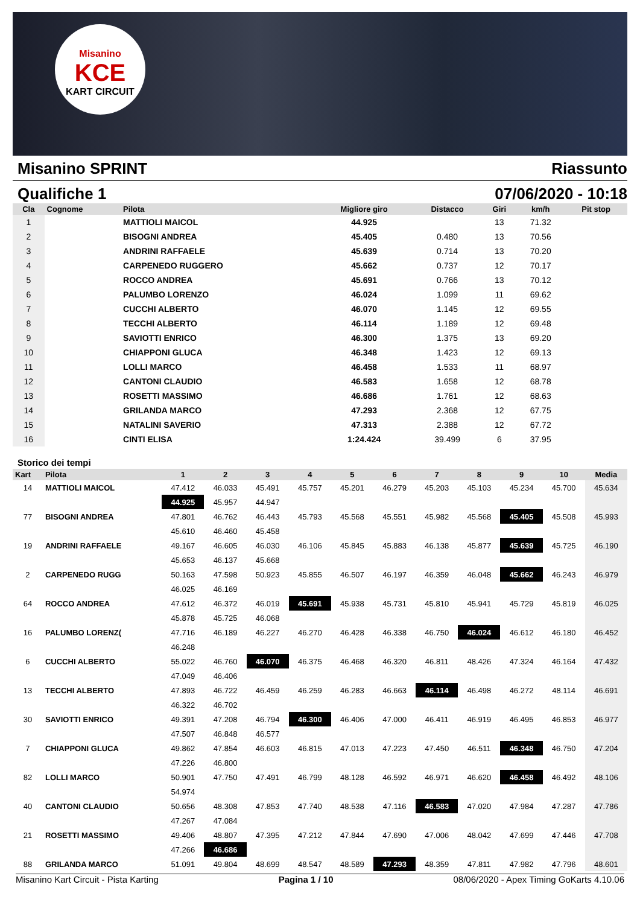Misanino
KCE
KART CIRCUIT
Misanino SPRINT Riassunto
Qualifiche 1 07/06/2020 - 10:18
| Cla | Cognome | Pilota | Migliore giro | Distacco | Giri | km/h | Pit stop |
| --- | --- | --- | --- | --- | --- | --- | --- |
| 1 | | MATTIOLI MAICOL | 44.925 | | 13 | 71.32 | |
| 2 | | BISOGNI ANDREA | 45.405 | 0.480 | 13 | 70.56 | |
| 3 | | ANDRINI RAFFAELE | 45.639 | 0.714 | 13 | 70.20 | |
| 4 | | CARPENEDO RUGGERO | 45.662 | 0.737 | 12 | 70.17 | |
| 5 | | ROCCO ANDREA | 45.691 | 0.766 | 13 | 70.12 | |
| 6 | | PALUMBO LORENZO | 46.024 | 1.099 | 11 | 69.62 | |
| 7 | | CUCCHI ALBERTO | 46.070 | 1.145 | 12 | 69.55 | |
| 8 | | TECCHI ALBERTO | 46.114 | 1.189 | 12 | 69.48 | |
| 9 | | SAVIOTTI ENRICO | 46.300 | 1.375 | 13 | 69.20 | |
| 10 | | CHIAPPONI GLUCA | 46.348 | 1.423 | 12 | 69.13 | |
| 11 | | LOLLI MARCO | 46.458 | 1.533 | 11 | 68.97 | |
| 12 | | CANTONI CLAUDIO | 46.583 | 1.658 | 12 | 68.78 | |
| 13 | | ROSETTI MASSIMO | 46.686 | 1.761 | 12 | 68.63 | |
| 14 | | GRILANDA MARCO | 47.293 | 2.368 | 12 | 67.75 | |
| 15 | | NATALINI SAVERIO | 47.313 | 2.388 | 12 | 67.72 | |
| 16 | | CINTI ELISA | 1:24.424 | 39.499 | 6 | 37.95 | |
Storico dei tempi
| Kart | Pilota | 1 | 2 | 3 | 4 | 5 | 6 | 7 | 8 | 9 | 10 | Media |
| --- | --- | --- | --- | --- | --- | --- | --- | --- | --- | --- | --- | --- |
| 14 | MATTIOLI MAICOL | 47.412 | 46.033 | 45.491 | 45.757 | 45.201 | 46.279 | 45.203 | 45.103 | 45.234 | 45.700 | 45.634 |
| | | 44.925 | 45.957 | 44.947 | | | | | | | | |
| 77 | BISOGNI ANDREA | 47.801 | 46.762 | 46.443 | 45.793 | 45.568 | 45.551 | 45.982 | 45.568 | 45.405 | 45.508 | 45.993 |
| | | 45.610 | 46.460 | 45.458 | | | | | | | | |
| 19 | ANDRINI RAFFAELE | 49.167 | 46.605 | 46.030 | 46.106 | 45.845 | 45.883 | 46.138 | 45.877 | 45.639 | 45.725 | 46.190 |
| | | 45.653 | 46.137 | 45.668 | | | | | | | | |
| 2 | CARPENEDO RUGG | 50.163 | 47.598 | 50.923 | 45.855 | 46.507 | 46.197 | 46.359 | 46.048 | 45.662 | 46.243 | 46.979 |
| | | 46.025 | 46.169 | | | | | | | | | |
| 64 | ROCCO ANDREA | 47.612 | 46.372 | 46.019 | 45.691 | 45.938 | 45.731 | 45.810 | 45.941 | 45.729 | 45.819 | 46.025 |
| | | 45.878 | 45.725 | 46.068 | | | | | | | | |
| 16 | PALUMBO LORENZ( | 47.716 | 46.189 | 46.227 | 46.270 | 46.428 | 46.338 | 46.750 | 46.024 | 46.612 | 46.180 | 46.452 |
| | | 46.248 | | | | | | | | | | |
| 6 | CUCCHI ALBERTO | 55.022 | 46.760 | 46.070 | 46.375 | 46.468 | 46.320 | 46.811 | 48.426 | 47.324 | 46.164 | 47.432 |
| | | 47.049 | 46.406 | | | | | | | | | |
| 13 | TECCHI ALBERTO | 47.893 | 46.722 | 46.459 | 46.259 | 46.283 | 46.663 | 46.114 | 46.498 | 46.272 | 48.114 | 46.691 |
| | | 46.322 | 46.702 | | | | | | | | | |
| 30 | SAVIOTTI ENRICO | 49.391 | 47.208 | 46.794 | 46.300 | 46.406 | 47.000 | 46.411 | 46.919 | 46.495 | 46.853 | 46.977 |
| | | 47.507 | 46.848 | 46.577 | | | | | | | | |
| 7 | CHIAPPONI GLUCA | 49.862 | 47.854 | 46.603 | 46.815 | 47.013 | 47.223 | 47.450 | 46.511 | 46.348 | 46.750 | 47.204 |
| | | 47.226 | 46.800 | | | | | | | | | |
| 82 | LOLLI MARCO | 50.901 | 47.750 | 47.491 | 46.799 | 48.128 | 46.592 | 46.971 | 46.620 | 46.458 | 46.492 | 48.106 |
| | | 54.974 | | | | | | | | | | |
| 40 | CANTONI CLAUDIO | 50.656 | 48.308 | 47.853 | 47.740 | 48.538 | 47.116 | 46.583 | 47.020 | 47.984 | 47.287 | 47.786 |
| | | 47.267 | 47.084 | | | | | | | | | |
| 21 | ROSETTI MASSIMO | 49.406 | 48.807 | 47.395 | 47.212 | 47.844 | 47.690 | 47.006 | 48.042 | 47.699 | 47.446 | 47.708 |
| | | 47.266 | 46.686 | | | | | | | | | |
| 88 | GRILANDA MARCO | 51.091 | 49.804 | 48.699 | 48.547 | 48.589 | 47.293 | 48.359 | 47.811 | 47.982 | 47.796 | 48.601 |
Misanino Kart Circuit - Pista Karting Pagina 1 / 10 08/06/2020 - Apex Timing GoKarts 4.10.06